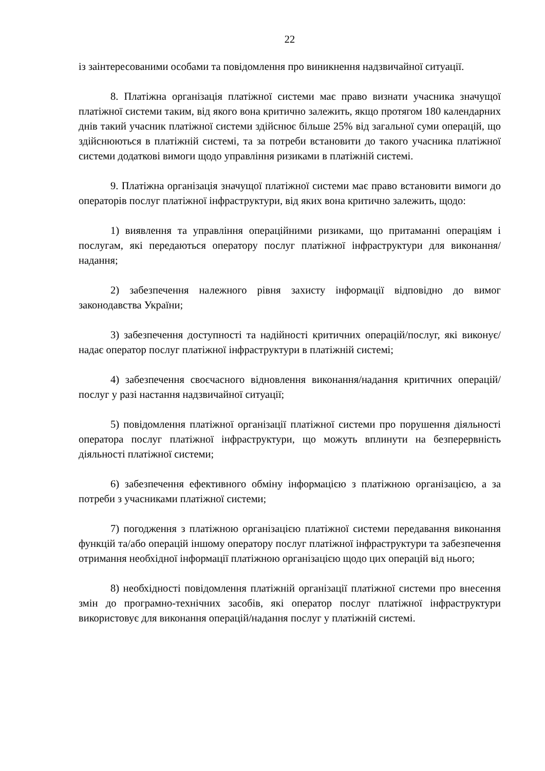22
із заінтересованими особами та повідомлення про виникнення надзвичайної ситуації.
8. Платіжна організація платіжної системи має право визнати учасника значущої платіжної системи таким, від якого вона критично залежить, якщо протягом 180 календарних днів такий учасник платіжної системи здійснює більше 25% від загальної суми операцій, що здійснюються в платіжній системі, та за потреби встановити до такого учасника платіжної системи додаткові вимоги щодо управління ризиками в платіжній системі.
9. Платіжна організація значущої платіжної системи має право встановити вимоги до операторів послуг платіжної інфраструктури, від яких вона критично залежить, щодо:
1) виявлення та управління операційними ризиками, що притаманні операціям і послугам, які передаються оператору послуг платіжної інфраструктури для виконання/надання;
2) забезпечення належного рівня захисту інформації відповідно до вимог законодавства України;
3) забезпечення доступності та надійності критичних операцій/послуг, які виконує/надає оператор послуг платіжної інфраструктури в платіжній системі;
4) забезпечення своєчасного відновлення виконання/надання критичних операцій/послуг у разі настання надзвичайної ситуації;
5) повідомлення платіжної організації платіжної системи про порушення діяльності оператора послуг платіжної інфраструктури, що можуть вплинути на безперервність діяльності платіжної системи;
6) забезпечення ефективного обміну інформацією з платіжною організацією, а за потреби з учасниками платіжної системи;
7) погодження з платіжною організацією платіжної системи передавання виконання функцій та/або операцій іншому оператору послуг платіжної інфраструктури та забезпечення отримання необхідної інформації платіжною організацією щодо цих операцій від нього;
8) необхідності повідомлення платіжній організації платіжної системи про внесення змін до програмно-технічних засобів, які оператор послуг платіжної інфраструктури використовує для виконання операцій/надання послуг у платіжній системі.